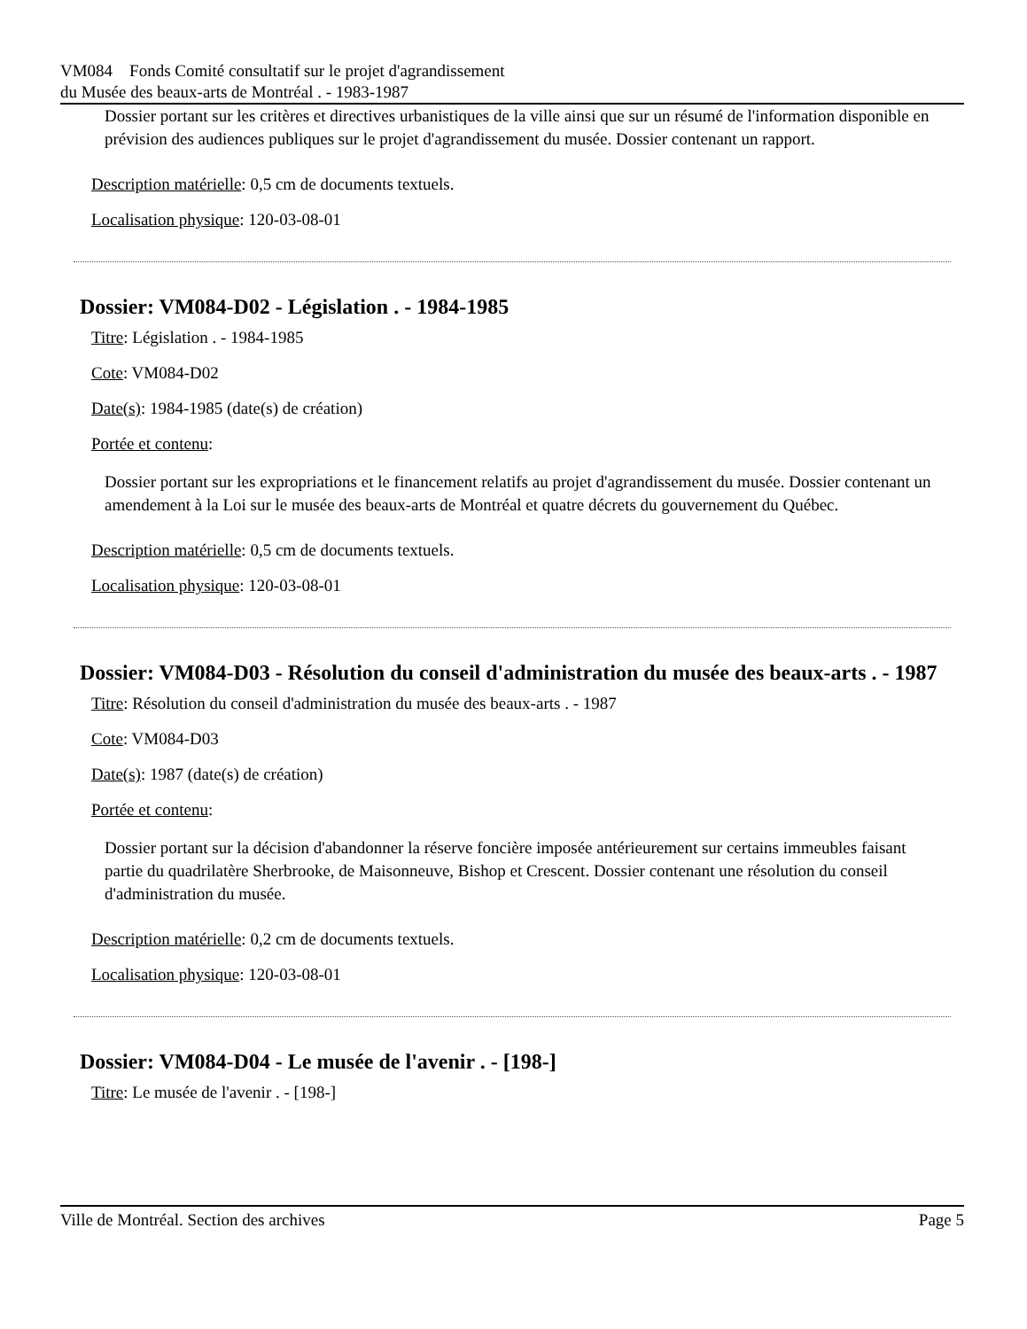VM084 Fonds Comité consultatif sur le projet d'agrandissement
du Musée des beaux-arts de Montréal . - 1983-1987
Dossier portant sur les critères et directives urbanistiques de la ville ainsi que sur un résumé de l'information disponible en prévision des audiences publiques sur le projet d'agrandissement du musée. Dossier contenant un rapport.
Description matérielle: 0,5 cm de documents textuels.
Localisation physique: 120-03-08-01
Dossier: VM084-D02 - Législation . - 1984-1985
Titre: Législation . - 1984-1985
Cote: VM084-D02
Date(s): 1984-1985 (date(s) de création)
Portée et contenu:
Dossier portant sur les expropriations et le financement relatifs au projet d'agrandissement du musée. Dossier contenant un amendement à la Loi sur le musée des beaux-arts de Montréal et quatre décrets du gouvernement du Québec.
Description matérielle: 0,5 cm de documents textuels.
Localisation physique: 120-03-08-01
Dossier: VM084-D03 - Résolution du conseil d'administration du musée des beaux-arts . - 1987
Titre: Résolution du conseil d'administration du musée des beaux-arts . - 1987
Cote: VM084-D03
Date(s): 1987 (date(s) de création)
Portée et contenu:
Dossier portant sur la décision d'abandonner la réserve foncière imposée antérieurement sur certains immeubles faisant partie du quadrilatère Sherbrooke, de Maisonneuve, Bishop et Crescent. Dossier contenant une résolution du conseil d'administration du musée.
Description matérielle: 0,2 cm de documents textuels.
Localisation physique: 120-03-08-01
Dossier: VM084-D04 - Le musée de l'avenir . - [198-]
Titre: Le musée de l'avenir . - [198-]
Ville de Montréal. Section des archives Page 5